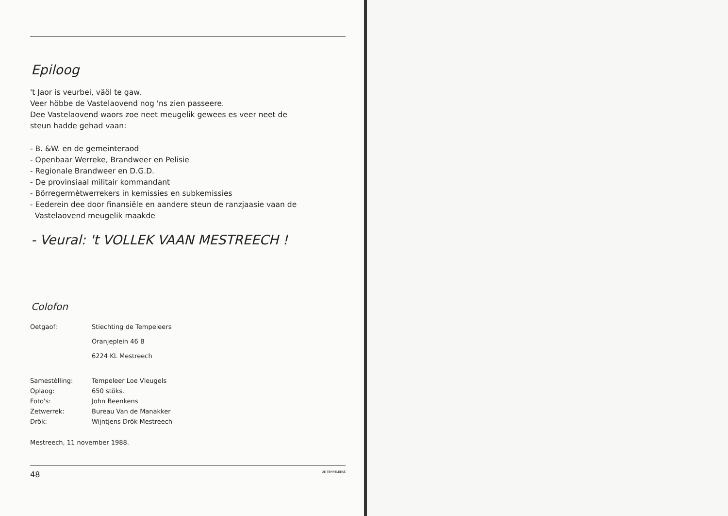Epiloog
't Jaor is veurbei, väöl te gaw.
Veer höbbe de Vastelaovend nog 'ns zien passeere.
Dee Vastelaovend waors zoe neet meugelik gewees es veer neet de
steun hadde gehad vaan:
- B. &W. en de gemeinteraod
- Openbaar Werreke, Brandweer en Pelisie
- Regionale Brandweer en D.G.D.
- De provinsiaal militair kommandant
- Börregermètwerrekers in kemissies en subkemissies
- Eederein dee door finansiële en aandere steun de ranzjaasie vaan de
Vastelaovend meugelik maakde
- Veural: 't VOLLEK VAAN MESTREECH !
Colofon
| Oetgaof: | Stiechting de Tempeleers Oranjeplein 46 B 6224 KL Mestreech |
| Samestèlling: | Tempeleer Loe Vleugels |
| Oplaog: | 650 stöks. |
| Foto's: | John Beenkens |
| Zetwerrek: | Bureau Van de Manakker |
| Drök: | Wijntjens Drök Mestreech |
Mestreech, 11 november 1988.
48 DE TEMPELEERS